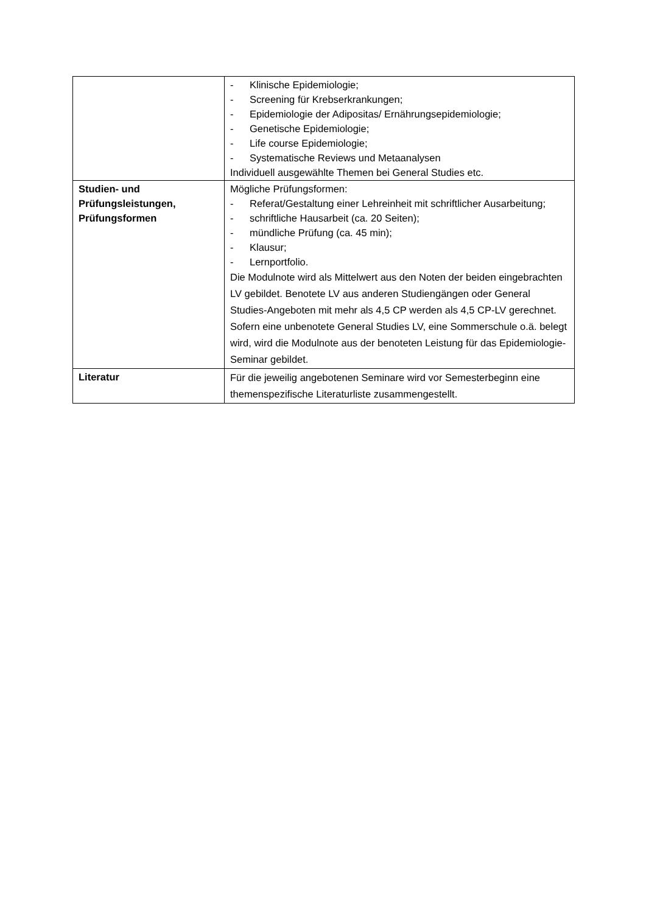| | - Klinische Epidemiologie; - Screening für Krebserkrankungen; - Epidemiologie der Adipositas/ Ernährungsepidemiologie; - Genetische Epidemiologie; - Life course Epidemiologie; - Systematische Reviews und Metaanalysen Individuell ausgewählte Themen bei General Studies etc. |
| Studien- und Prüfungsleistungen, Prüfungsformen | Mögliche Prüfungsformen: - Referat/Gestaltung einer Lehreinheit mit schriftlicher Ausarbeitung; - schriftliche Hausarbeit (ca. 20 Seiten); - mündliche Prüfung (ca. 45 min); - Klausur; - Lernportfolio. Die Modulnote wird als Mittelwert aus den Noten der beiden eingebrachten LV gebildet. Benotete LV aus anderen Studiengängen oder General Studies-Angeboten mit mehr als 4,5 CP werden als 4,5 CP-LV gerechnet. Sofern eine unbenotete General Studies LV, eine Sommerschule o.ä. belegt wird, wird die Modulnote aus der benoteten Leistung für das Epidemiologie-Seminar gebildet. |
| Literatur | Für die jeweilig angebotenen Seminare wird vor Semesterbeginn eine themenspezifische Literaturliste zusammengestellt. |